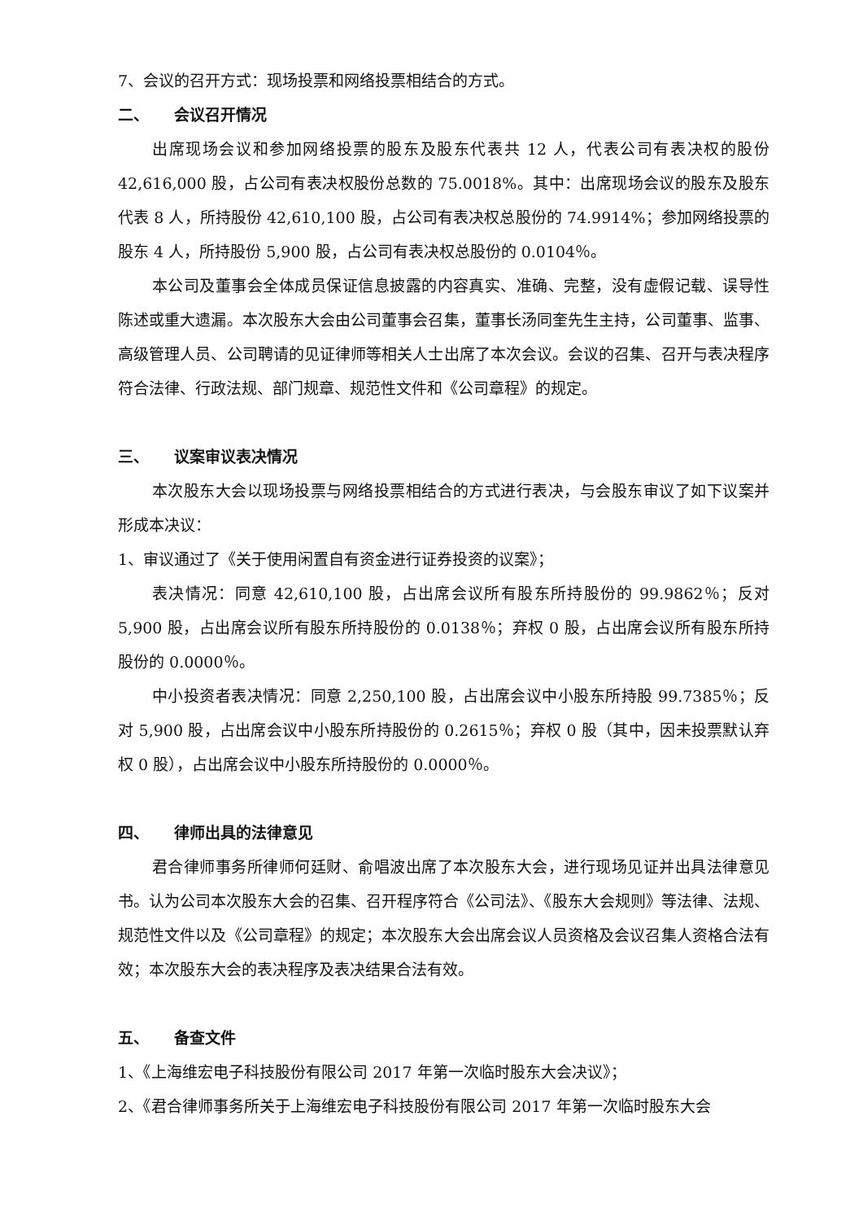7、会议的召开方式：现场投票和网络投票相结合的方式。
二、 会议召开情况
出席现场会议和参加网络投票的股东及股东代表共 12 人，代表公司有表决权的股份 42,616,000 股，占公司有表决权股份总数的 75.0018%。其中：出席现场会议的股东及股东代表 8 人，所持股份 42,610,100 股，占公司有表决权总股份的 74.9914%；参加网络投票的股东 4 人，所持股份 5,900 股，占公司有表决权总股份的 0.0104％。
本公司及董事会全体成员保证信息披露的内容真实、准确、完整，没有虚假记载、误导性陈述或重大遗漏。本次股东大会由公司董事会召集，董事长汤同奎先生主持，公司董事、监事、高级管理人员、公司聘请的见证律师等相关人士出席了本次会议。会议的召集、召开与表决程序符合法律、行政法规、部门规章、规范性文件和《公司章程》的规定。
三、 议案审议表决情况
本次股东大会以现场投票与网络投票相结合的方式进行表决，与会股东审议了如下议案并形成本决议：
1、审议通过了《关于使用闲置自有资金进行证券投资的议案》；
表决情况：同意 42,610,100 股，占出席会议所有股东所持股份的 99.9862％；反对 5,900 股，占出席会议所有股东所持股份的 0.0138％；弃权 0 股，占出席会议所有股东所持股份的 0.0000％。
中小投资者表决情况：同意 2,250,100 股，占出席会议中小股东所持股 99.7385％；反对 5,900 股，占出席会议中小股东所持股份的 0.2615％；弃权 0 股（其中，因未投票默认弃权 0 股），占出席会议中小股东所持股份的 0.0000％。
四、 律师出具的法律意见
君合律师事务所律师何廷财、俞唱波出席了本次股东大会，进行现场见证并出具法律意见书。认为公司本次股东大会的召集、召开程序符合《公司法》、《股东大会规则》等法律、法规、规范性文件以及《公司章程》的规定；本次股东大会出席会议人员资格及会议召集人资格合法有效；本次股东大会的表决程序及表决结果合法有效。
五、 备查文件
1、《上海维宏电子科技股份有限公司 2017 年第一次临时股东大会决议》；
2、《君合律师事务所关于上海维宏电子科技股份有限公司 2017 年第一次临时股东大会